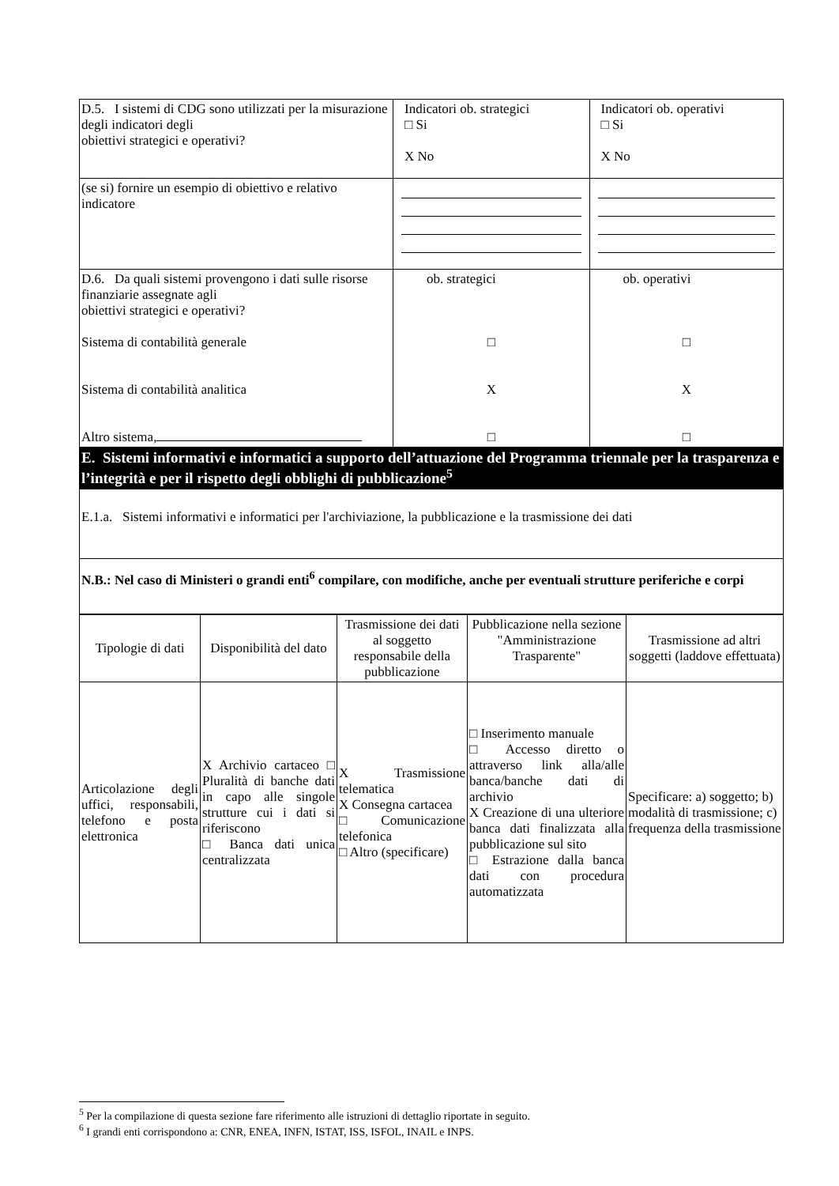| D.5. I sistemi di CDG sono utilizzati per la misurazione degli indicatori degli obiettivi strategici e operativi? | Indicatori ob. strategici □ Si X No | Indicatori ob. operativi □ Si X No |
| (se si) fornire un esempio di obiettivo e relativo indicatore | | |
| D.6. Da quali sistemi provengono i dati sulle risorse finanziarie assegnate agli obiettivi strategici e operativi? Sistema di contabilità generale Sistema di contabilità analitica Altro sistema, | ob. strategici □ X □ | ob. operativi □ X □ |
| E. Sistemi informativi e informatici a supporto dell’attuazione del Programma triennale per la trasparenza e l’integrità e per il rispetto degli obblighi di pubblicazione<sup>5</sup> | | |
| E.1.a. Sistemi informativi e informatici per l'archiviazione, la pubblicazione e la trasmissione dei dati | | |
| N.B.: Nel caso di Ministeri o grandi enti<sup>6</sup> compilare, con modifiche, anche per eventuali strutture periferiche e corpi | | |
| Tipologie di dati | Disponibilità del dato | Trasmissione dei dati al soggetto responsabile della pubblicazione | Pubblicazione nella sezione "Amministrazione Trasparente" | Trasmissione ad altri soggetti (laddove effettuata) |
| --- | --- | --- | --- | --- |
| Articolazione degli uffici, responsabili, telefono e posta elettronica | X Archivio cartaceo □ Pluralità di banche dati in capo alle singole strutture cui i dati si riferiscono □ Banca dati unica centralizzata | X Trasmissione telematica X Consegna cartacea □ Comunicazione telefonica □ Altro (specificare) | □ Inserimento manuale □ Accesso diretto o attraverso link alla/alle banca/banche dati di archivio X Creazione di una ulteriore banca dati finalizzata alla pubblicazione sul sito □ Estrazione dalla banca dati con procedura automatizzata | Specificare: a) soggetto; b) modalità di trasmissione; c) frequenza della trasmissione |
<sup>5</sup> Per la compilazione di questa sezione fare riferimento alle istruzioni di dettaglio riportate in seguito.
<sup>6</sup> I grandi enti corrispondono a: CNR, ENEA, INFN, ISTAT, ISS, ISFOL, INAIL e INPS.